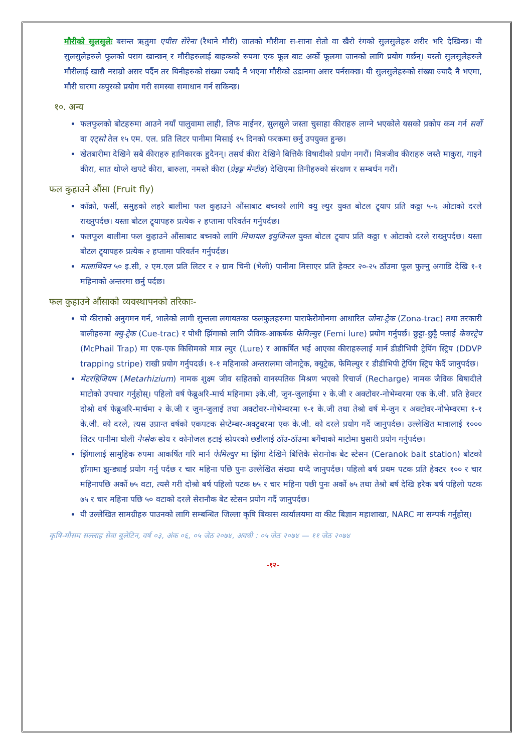मौरीको सुलसुलेः बसन्त ऋतुमा एपीस सेरेना (रैथाने मौरी) जातको मौरीमा स-साना सेतो वा खैरो रंगको सुलसुलेहरु शरीर भरि देखिन्छ। यी सुलसुलेहरुले फुलको पराग खान्छन् र मौरीहरुलाई बाहकको रुपमा एक फूल बाट अर्को फूलमा जानको लागि प्रयोग गर्छन्। यस्तो सुलसुलेहरुले मौरीलाई खासै नराम्रो असर पर्दैन तर यिनीहरुको संख्या ज्यादै नै भएमा मौरीको उडानमा असर पर्नसक्छ। यी सुलसुलेहरुको संख्या ज्यादै नै भएमा, मौरी घारमा कपुरको प्रयोग गरी समस्या समाधान गर्न सकिन्छ।
१०. अन्य
फलफुलको बोटहरुमा आउने नयाँ पालुवामा लाही, लिफ माईनर, सुलसुले जस्ता चुसाहा कीराहरु लाग्ने भएकोले यसको प्रकोप कम गर्न सर्वो वा एट्सो तेल १५ एम. एल. प्रति लिटर पानीमा मिसाई १५ दिनको फरकमा छर्नु उपयुक्त हुन्छ।
खेतबारीमा देखिने सबै कीराहरु हानिकारक हुदैनन्। तसर्थ कीरा देखिने बित्तिकै विषादीको प्रयोग नगरौं। मित्रजीव कीराहरु जस्तै माकुरा, गाइने कीरा, सात थोप्ले खपटे कीरा, बारुला, नमस्ते कीरा (प्रेइङ्ग मेन्टीड) देखिएमा तिनीहरुको संरक्षण र सम्बर्धन गरौं।
फल कुहाउने औंसा (Fruit fly)
काँक्रो, फर्सी, समुहको लहरे बालीमा फल कुहाउने औंसाबाट बच्नको लागि क्यु ल्युर युक्त बोटल ट्र्याप प्रति कठ्ठा ५-६ ओटाको दरले राख्नुपर्दछ। यस्ता बोटल ट्र्यापहरु प्रत्येक २ हप्तामा परिवर्तन गर्नुपर्दछ।
फलफूल बालीमा फल कुहाउने औंसाबाट बच्नको लागि मिथायल इयुजिनल युक्त बोटल ट्र्याप प्रति कठ्ठा १ ओटाको दरले राख्नुपर्दछ। यस्ता बोटल ट्र्यापहरु प्रत्येक २ हप्तामा परिवर्तन गर्नुपर्दछ।
मालाथियन ५० इ.सी, २ एम.एल प्रति लिटर र २ ग्राम चिनी (भेली) पानीमा मिसाएर प्रति हेक्टर २०-२५ ठाँउमा फूल फुल्नु अगाडि देखि १-१ महिनाको अन्तरमा छर्नु पर्दछ।
फल कुहाउने औंसाको व्यवस्थापनको तरिकाः-
यो कीराको अनुगमन गर्न, भालेको लागी सुन्तला लगायतका फलफुलहरुमा पाराफेरोमोनमा आधारित जोना-ट्रेक (Zona-trac) तथा तरकारी बालीहरुमा क्यु-ट्रेक (Cue-trac) र पोथी झिंगाको लागि जैविक-आकर्षक फेमिल्युर (Femi lure) प्रयोग गर्नुपर्छ। छुट्टा-छुट्टै फ्लाई केचरट्रेप (McPhail Trap) मा एक-एक किसिमको मात्र ल्युर (Lure) र आकर्षित भई आएका कीराहरुलाई मार्न डीडीभिपी ट्रेपिंग स्ट्रिप (DDVP trapping stripe) राखी प्रयोग गर्नुपदर्छ। १-१ महिनाको अन्तरालमा जोनाट्रेक, क्युट्रेक, फेमिल्युर र डीडीभिपी ट्रेपिंग स्ट्रिप फेर्दै जानुपर्दछ।
मेटरहिजियम (Metarhizium) नामक शुक्ष्म जीव सहितको वानस्पतिक मिश्रण भएको रिचार्ज (Recharge) नामक जैविक बिषादीले माटोको उपचार गर्नुहोस्। पहिलो वर्ष फेब्रुअरि-मार्च महिनामा ३के.जी, जुन-जुलाईमा २ के.जी र अक्टोवर-नोभेम्वरमा एक के.जी. प्रति हेक्टर दोश्रो वर्ष फेब्रुअरि-मार्चमा २ के.जी र जुन-जुलाई तथा अक्टोवर-नोभेम्वरमा १-१ के.जी तथा तेश्रो वर्ष मे-जुन र अक्टोवर-नोभेम्वरमा १-१ के.जी. को दरले, त्यस उप्रान्त वर्षको एकपटक सेप्टेम्बर-अक्टुबरमा एक के.जी. को दरले प्रयोग गर्दै जानुपर्दछ। उल्लेखित मात्रालाई १००० लिटर पानीमा घोली नैप्सेक स्प्रेय र कोनोजल हटाई स्प्रेयरको छडीलाई ठाँउ-ठाँउमा बगैंचाको माटोमा घुसारी प्रयोग गर्नुपर्दछ।
झिंगालाई सामुहिक रुपमा आकर्षित गरि मार्न फेमिल्युर मा झिंगा देखिने बित्तिकै सेरानोक बेट स्टेसन (Ceranok bait station) बोटको हाँगामा झुन्ड्याई प्रयोग गर्नु पर्दछ र चार महिना पछि पुनः उल्लेखित संख्या थप्दै जानुपर्दछ। पहिलो बर्ष प्रथम पटक प्रति हेक्टर १०० र चार महिनापछि अर्को ७५ वटा, त्यसै गरी दोश्रो बर्ष पहिलो पटक ७५ र चार महिना पछी पुनः अर्को ७५ तथा तेश्रो बर्ष देखि हरेक बर्ष पहिलो पटक ७५ र चार महिना पछि ५० वटाको दरले सेरानौक बेट स्टेसन प्रयोग गर्दै जानुपर्दछ।
यी उल्लेखित सामग्रीहरु पाउनको लागि सम्बन्धित जिल्ला कृषि बिकास कार्यालयमा वा कीट बिज्ञान महाशाखा, NARC मा सम्पर्क गर्नुहोस्।
कृषि-मौसम सल्लाह सेवा बुलेटिन, वर्ष ०३, अंक ०६, ०५ जेठ २०७४, अवधी : ०५ जेठ २०७४ — ११ जेठ २०७४
-१२-